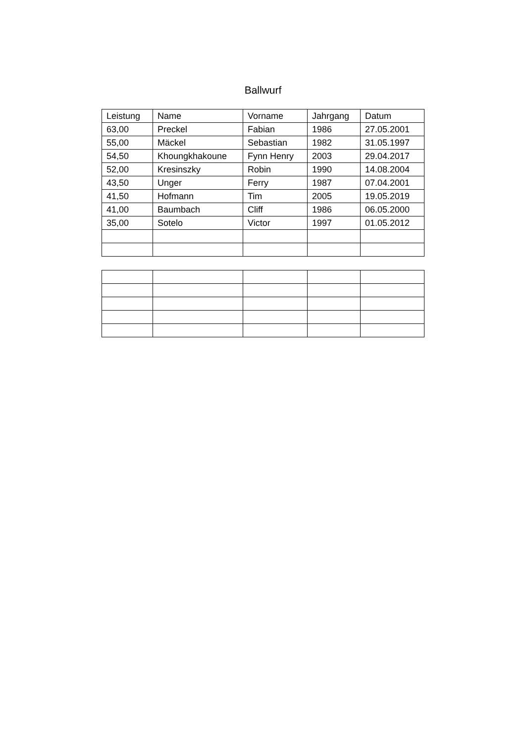Ballwurf
| Leistung | Name | Vorname | Jahrgang | Datum |
| --- | --- | --- | --- | --- |
| 63,00 | Preckel | Fabian | 1986 | 27.05.2001 |
| 55,00 | Mäckel | Sebastian | 1982 | 31.05.1997 |
| 54,50 | Khoungkhakoune | Fynn Henry | 2003 | 29.04.2017 |
| 52,00 | Kresinszky | Robin | 1990 | 14.08.2004 |
| 43,50 | Unger | Ferry | 1987 | 07.04.2001 |
| 41,50 | Hofmann | Tim | 2005 | 19.05.2019 |
| 41,00 | Baumbach | Cliff | 1986 | 06.05.2000 |
| 35,00 | Sotelo | Victor | 1997 | 01.05.2012 |